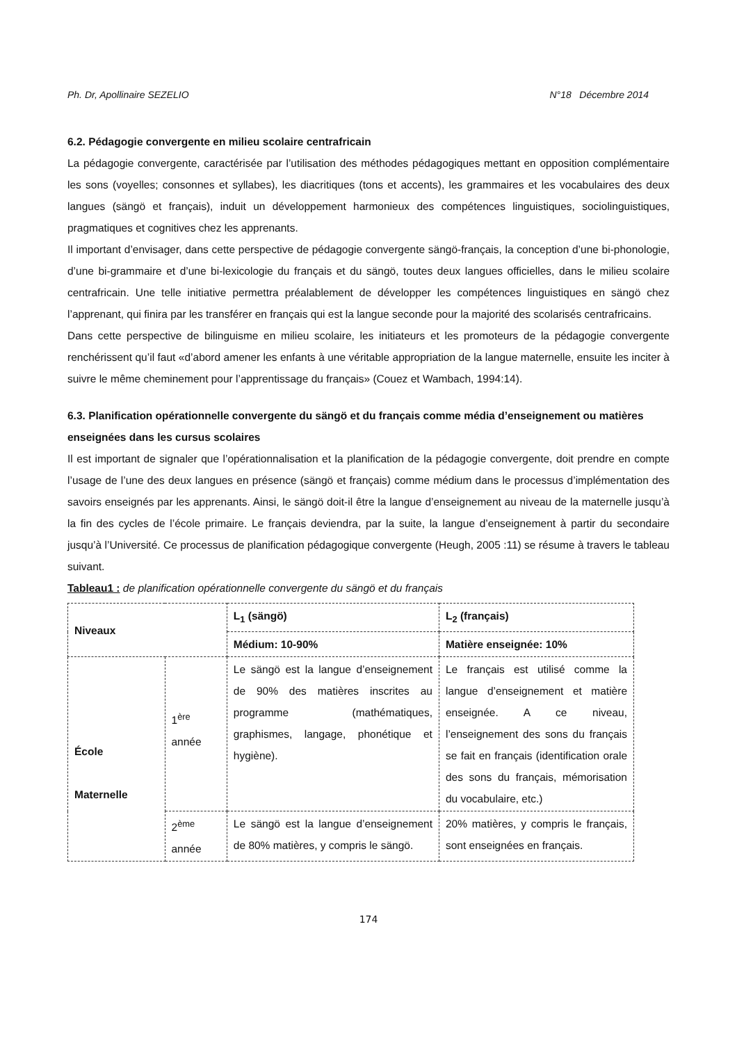Ph. Dr, Apollinaire SEZELIO N°18 Décembre 2014
6.2. Pédagogie convergente en milieu scolaire centrafricain
La pédagogie convergente, caractérisée par l’utilisation des méthodes pédagogiques mettant en opposition complémentaire les sons (voyelles; consonnes et syllabes), les diacritiques (tons et accents), les grammaires et les vocabulaires des deux langues (sängö et français), induit un développement harmonieux des compétences linguistiques, sociolinguistiques, pragmatiques et cognitives chez les apprenants.
Il important d’envisager, dans cette perspective de pédagogie convergente sängö-français, la conception d’une bi-phonologie, d’une bi-grammaire et d’une bi-lexicologie du français et du sängö, toutes deux langues officielles, dans le milieu scolaire centrafricain. Une telle initiative permettra préalablement de développer les compétences linguistiques en sängö chez l’apprenant, qui finira par les transférer en français qui est la langue seconde pour la majorité des scolarisés centrafricains.
Dans cette perspective de bilinguisme en milieu scolaire, les initiateurs et les promoteurs de la pédagogie convergente renchérissent qu’il faut «d’abord amener les enfants à une véritable appropriation de la langue maternelle, ensuite les inciter à suivre le même cheminement pour l’apprentissage du français» (Couez et Wambach, 1994:14).
6.3. Planification opérationnelle convergente du sängö et du français comme média d’enseignement ou matières enseignées dans les cursus scolaires
Il est important de signaler que l’opérationnalisation et la planification de la pédagogie convergente, doit prendre en compte l’usage de l’une des deux langues en présence (sängö et français) comme médium dans le processus d’implémentation des savoirs enseignés par les apprenants. Ainsi, le sängö doit-il être la langue d’enseignement au niveau de la maternelle jusqu’à la fin des cycles de l’école primaire. Le français deviendra, par la suite, la langue d’enseignement à partir du secondaire jusqu’à l’Université. Ce processus de planification pédagogique convergente (Heugh, 2005 :11) se résume à travers le tableau suivant.
Tableau1 : de planification opérationnelle convergente du sängö et du français
| Niveaux | | L<sub>1</sub> (sängö) | L<sub>2</sub> (français) |
| | | Médium: 10-90% | Matière enseignée: 10% |
| École Maternelle | 1<sup>ère</sup> année | Le sängö est la langue d’enseignement de 90% des matières inscrites au programme (mathématiques, graphismes, langage, phonétique et hygiène). | Le français est utilisé comme la langue d’enseignement et matière enseignée. A ce niveau, l’enseignement des sons du français se fait en français (identification orale des sons du français, mémorisation du vocabulaire, etc.) |
| | 2<sup>ème</sup> année | Le sängö est la langue d’enseignement de 80% matières, y compris le sängö. | 20% matières, y compris le français, sont enseignées en français. |
174